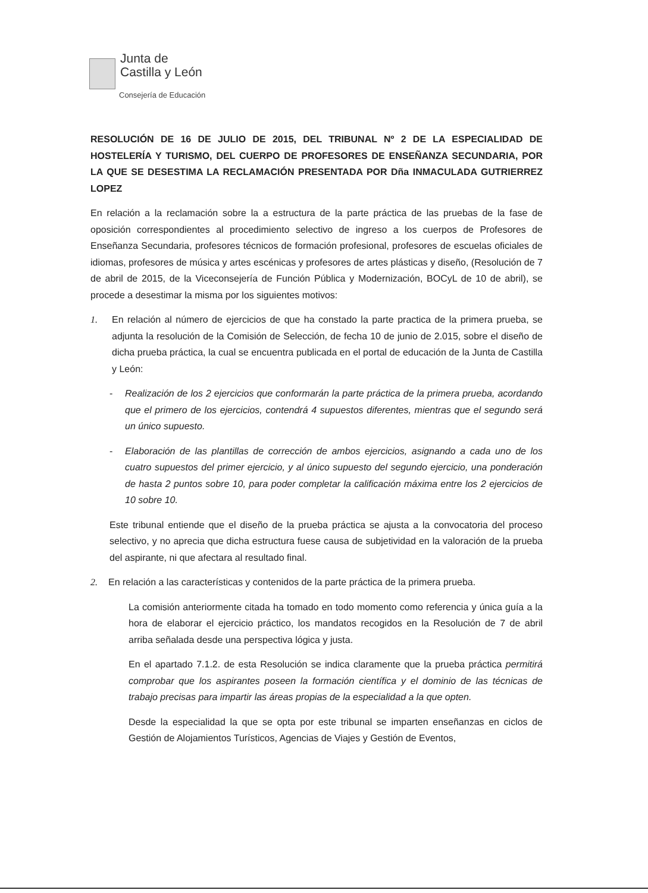Junta de
Castilla y León
Consejería de Educación
RESOLUCIÓN DE 16 DE JULIO DE 2015, DEL TRIBUNAL Nº 2 DE LA ESPECIALIDAD DE HOSTELERÍA Y TURISMO, DEL CUERPO DE PROFESORES DE ENSEÑANZA SECUNDARIA, POR LA QUE SE DESESTIMA LA RECLAMACIÓN PRESENTADA POR Dña INMACULADA GUTRIERREZ LOPEZ
En relación a la reclamación sobre la a estructura de la parte práctica de las pruebas de la fase de oposición correspondientes al procedimiento selectivo de ingreso a los cuerpos de Profesores de Enseñanza Secundaria, profesores técnicos de formación profesional, profesores de escuelas oficiales de idiomas, profesores de música y artes escénicas y profesores de artes plásticas y diseño, (Resolución de 7 de abril de 2015, de la Viceconsejería de Función Pública y Modernización, BOCyL de 10 de abril), se procede a desestimar la misma por los siguientes motivos:
1. En relación al número de ejercicios de que ha constado la parte practica de la primera prueba, se adjunta la resolución de la Comisión de Selección, de fecha 10 de junio de 2.015, sobre el diseño de dicha prueba práctica, la cual se encuentra publicada en el portal de educación de la Junta de Castilla y León:
- Realización de los 2 ejercicios que conformarán la parte práctica de la primera prueba, acordando que el primero de los ejercicios, contendrá 4 supuestos diferentes, mientras que el segundo será un único supuesto.
- Elaboración de las plantillas de corrección de ambos ejercicios, asignando a cada uno de los cuatro supuestos del primer ejercicio, y al único supuesto del segundo ejercicio, una ponderación de hasta 2 puntos sobre 10, para poder completar la calificación máxima entre los 2 ejercicios de 10 sobre 10.
Este tribunal entiende que el diseño de la prueba práctica se ajusta a la convocatoria del proceso selectivo, y no aprecia que dicha estructura fuese causa de subjetividad en la valoración de la prueba del aspirante, ni que afectara al resultado final.
2. En relación a las características y contenidos de la parte práctica de la primera prueba.
La comisión anteriormente citada ha tomado en todo momento como referencia y única guía a la hora de elaborar el ejercicio práctico, los mandatos recogidos en la Resolución de 7 de abril arriba señalada desde una perspectiva lógica y justa.
En el apartado 7.1.2. de esta Resolución se indica claramente que la prueba práctica permitirá comprobar que los aspirantes poseen la formación científica y el dominio de las técnicas de trabajo precisas para impartir las áreas propias de la especialidad a la que opten.
Desde la especialidad la que se opta por este tribunal se imparten enseñanzas en ciclos de Gestión de Alojamientos Turísticos, Agencias de Viajes y Gestión de Eventos,